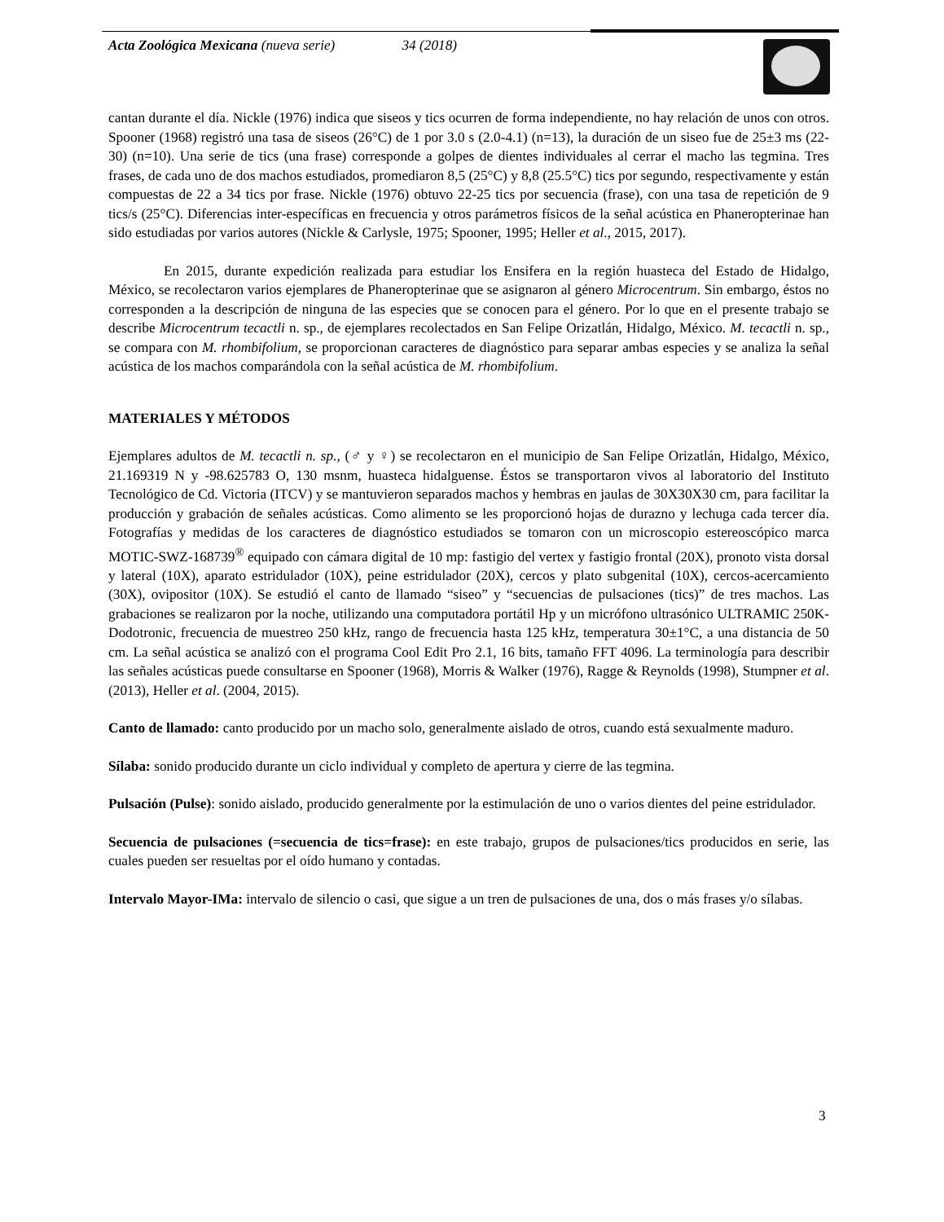Acta Zoológica Mexicana (nueva serie) 34 (2018)
cantan durante el día. Nickle (1976) indica que siseos y tics ocurren de forma independiente, no hay relación de unos con otros. Spooner (1968) registró una tasa de siseos (26°C) de 1 por 3.0 s (2.0-4.1) (n=13), la duración de un siseo fue de 25±3 ms (22-30) (n=10). Una serie de tics (una frase) corresponde a golpes de dientes individuales al cerrar el macho las tegmina. Tres frases, de cada uno de dos machos estudiados, promediaron 8,5 (25°C) y 8,8 (25.5°C) tics por segundo, respectivamente y están compuestas de 22 a 34 tics por frase. Nickle (1976) obtuvo 22-25 tics por secuencia (frase), con una tasa de repetición de 9 tics/s (25°C). Diferencias inter-específicas en frecuencia y otros parámetros físicos de la señal acústica en Phaneropterinae han sido estudiadas por varios autores (Nickle & Carlysle, 1975; Spooner, 1995; Heller et al., 2015, 2017).
En 2015, durante expedición realizada para estudiar los Ensifera en la región huasteca del Estado de Hidalgo, México, se recolectaron varios ejemplares de Phaneropterinae que se asignaron al género Microcentrum. Sin embargo, éstos no corresponden a la descripción de ninguna de las especies que se conocen para el género. Por lo que en el presente trabajo se describe Microcentrum tecactli n. sp., de ejemplares recolectados en San Felipe Orizatlán, Hidalgo, México. M. tecactli n. sp., se compara con M. rhombifolium, se proporcionan caracteres de diagnóstico para separar ambas especies y se analiza la señal acústica de los machos comparándola con la señal acústica de M. rhombifolium.
MATERIALES Y MÉTODOS
Ejemplares adultos de M. tecactli n. sp., (♂ y ♀) se recolectaron en el municipio de San Felipe Orizatlán, Hidalgo, México, 21.169319 N y -98.625783 O, 130 msnm, huasteca hidalguense. Éstos se transportaron vivos al laboratorio del Instituto Tecnológico de Cd. Victoria (ITCV) y se mantuvieron separados machos y hembras en jaulas de 30X30X30 cm, para facilitar la producción y grabación de señales acústicas. Como alimento se les proporcionó hojas de durazno y lechuga cada tercer día. Fotografías y medidas de los caracteres de diagnóstico estudiados se tomaron con un microscopio estereoscópico marca MOTIC-SWZ-168739<sup>®</sup> equipado con cámara digital de 10 mp: fastigio del vertex y fastigio frontal (20X), pronoto vista dorsal y lateral (10X), aparato estridulador (10X), peine estridulador (20X), cercos y plato subgenital (10X), cercos-acercamiento (30X), ovipositor (10X). Se estudió el canto de llamado “siseo” y “secuencias de pulsaciones (tics)” de tres machos. Las grabaciones se realizaron por la noche, utilizando una computadora portátil Hp y un micrófono ultrasónico ULTRAMIC 250K-Dodotronic, frecuencia de muestreo 250 kHz, rango de frecuencia hasta 125 kHz, temperatura 30±1°C, a una distancia de 50 cm. La señal acústica se analizó con el programa Cool Edit Pro 2.1, 16 bits, tamaño FFT 4096. La terminología para describir las señales acústicas puede consultarse en Spooner (1968), Morris & Walker (1976), Ragge & Reynolds (1998), Stumpner et al. (2013), Heller et al. (2004, 2015).
Canto de llamado: canto producido por un macho solo, generalmente aislado de otros, cuando está sexualmente maduro.
Sílaba: sonido producido durante un ciclo individual y completo de apertura y cierre de las tegmina.
Pulsación (Pulse): sonido aislado, producido generalmente por la estimulación de uno o varios dientes del peine estridulador.
Secuencia de pulsaciones (=secuencia de tics=frase): en este trabajo, grupos de pulsaciones/tics producidos en serie, las cuales pueden ser resueltas por el oído humano y contadas.
Intervalo Mayor-IMa: intervalo de silencio o casi, que sigue a un tren de pulsaciones de una, dos o más frases y/o sílabas.
3